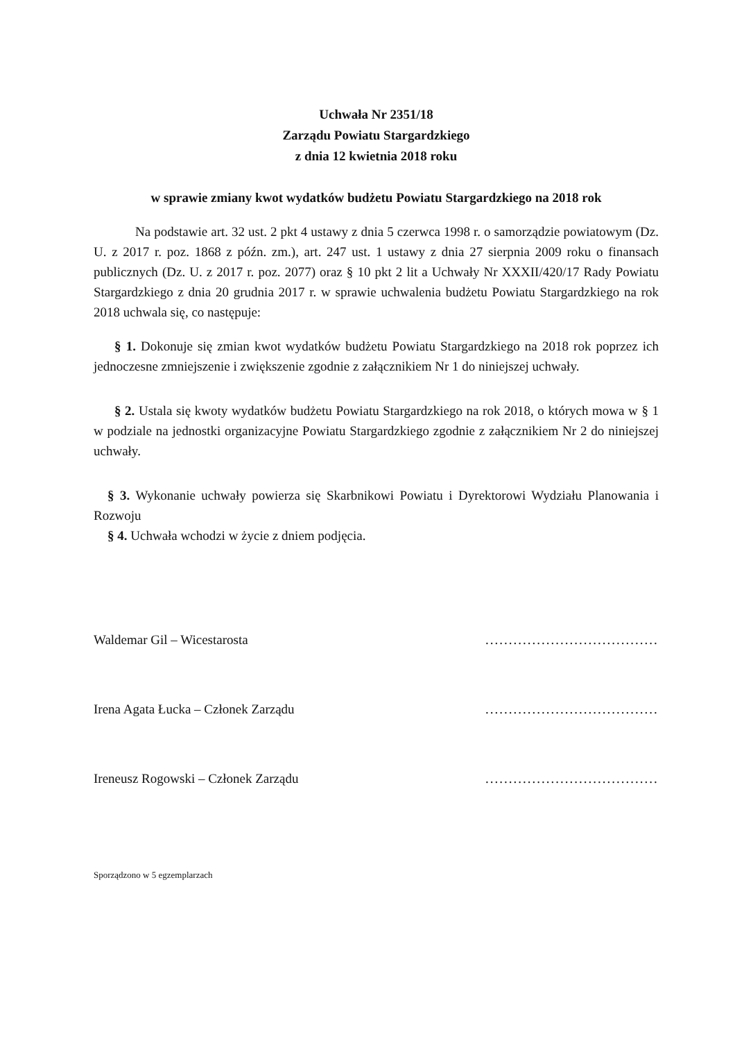Uchwała Nr 2351/18
Zarządu Powiatu Stargardzkiego
z dnia 12 kwietnia 2018 roku
w sprawie zmiany kwot wydatków budżetu Powiatu Stargardzkiego na 2018 rok
Na podstawie art. 32 ust. 2 pkt 4 ustawy z dnia 5 czerwca 1998 r. o samorządzie powiatowym (Dz. U. z 2017 r. poz. 1868 z późn. zm.), art. 247 ust. 1 ustawy z dnia 27 sierpnia 2009 roku o finansach publicznych (Dz. U. z 2017 r. poz. 2077) oraz § 10 pkt 2 lit a Uchwały Nr XXXII/420/17 Rady Powiatu Stargardzkiego z dnia 20 grudnia 2017 r. w sprawie uchwalenia budżetu Powiatu Stargardzkiego na rok 2018 uchwala się, co następuje:
§ 1. Dokonuje się zmian kwot wydatków budżetu Powiatu Stargardzkiego na 2018 rok poprzez ich jednoczesne zmniejszenie i zwiększenie zgodnie z załącznikiem Nr 1 do niniejszej uchwały.
§ 2. Ustala się kwoty wydatków budżetu Powiatu Stargardzkiego na rok 2018, o których mowa w § 1 w podziale na jednostki organizacyjne Powiatu Stargardzkiego zgodnie z załącznikiem Nr 2 do niniejszej uchwały.
§ 3. Wykonanie uchwały powierza się Skarbnikowi Powiatu i Dyrektorowi Wydziału Planowania i Rozwoju
§ 4. Uchwała wchodzi w życie z dniem podjęcia.
Waldemar Gil – Wicestarosta..........................................
Irena Agata Łucka – Członek Zarządu..........................................
Ireneusz Rogowski – Członek Zarządu..........................................
Sporządzono w 5 egzemplarzach